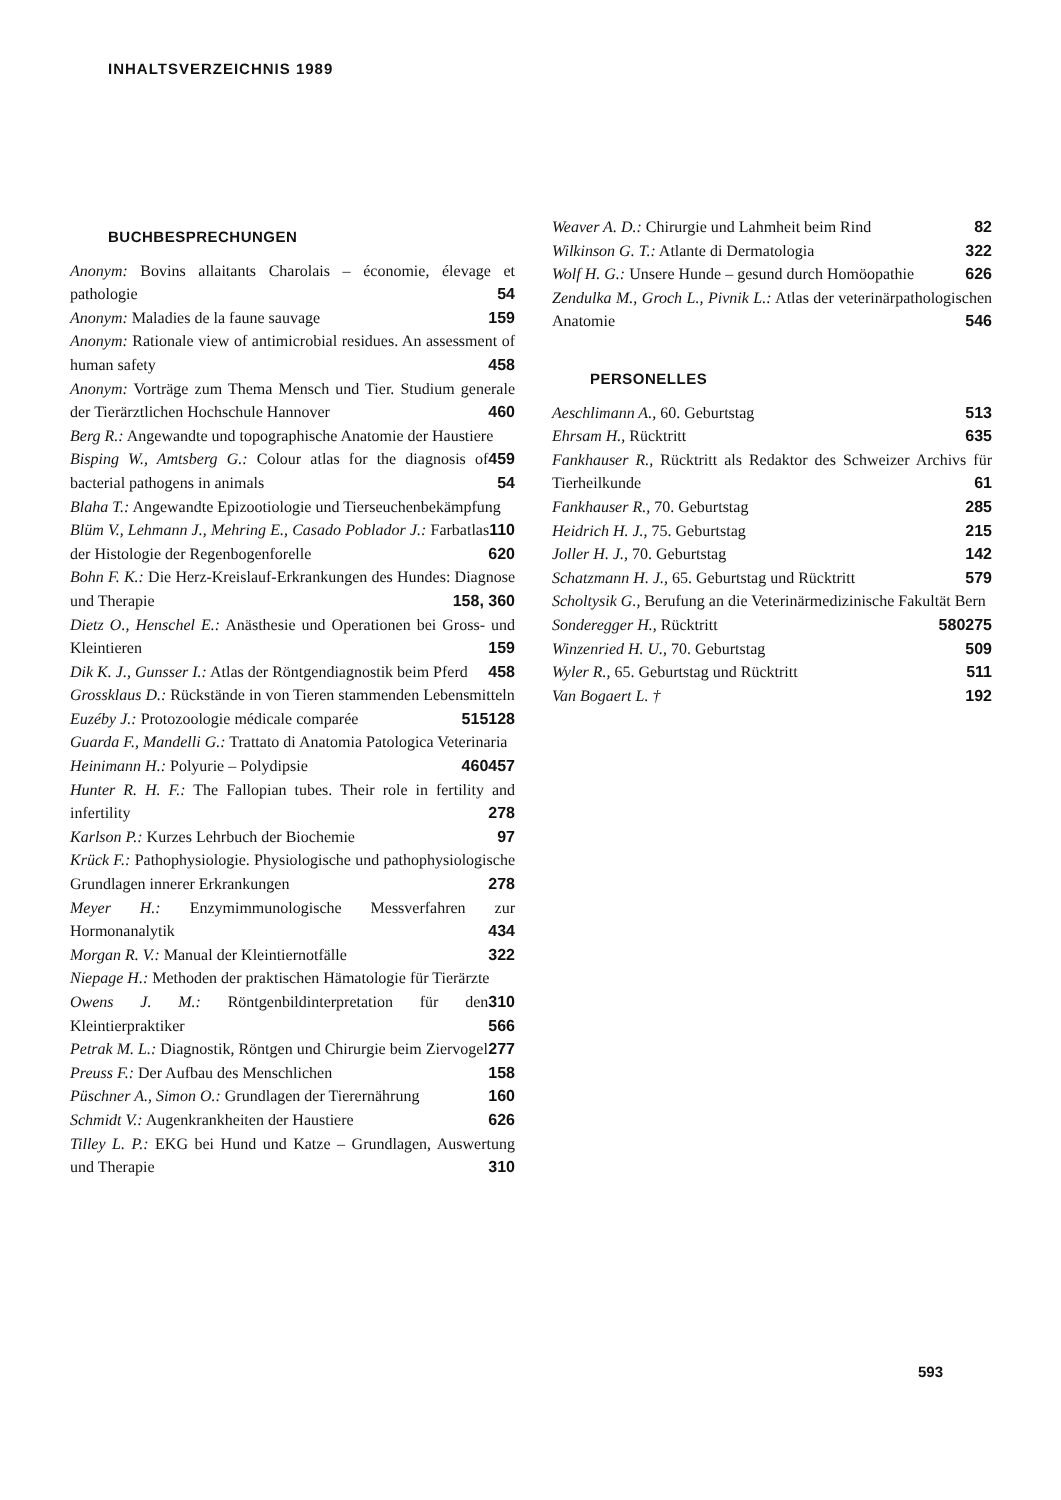INHALTSVERZEICHNIS 1989
BUCHBESPRECHUNGEN
Anonym: Bovins allaitants Charolais – économie, élevage et pathologie 54
Anonym: Maladies de la faune sauvage 159
Anonym: Rationale view of antimicrobial residues. An assessment of human safety 458
Anonym: Vorträge zum Thema Mensch und Tier. Studium generale der Tierärztlichen Hochschule Hannover 460
Berg R.: Angewandte und topographische Anatomie der Haustiere 459
Bisping W., Amtsberg G.: Colour atlas for the diagnosis of bacterial pathogens in animals 54
Blaha T.: Angewandte Epizootiologie und Tierseuchenbekämpfung 110
Blüm V., Lehmann J., Mehring E., Casado Poblador J.: Farbatlas der Histologie der Regenbogenforelle 620
Bohn F. K.: Die Herz-Kreislauf-Erkrankungen des Hundes: Diagnose und Therapie 158, 360
Dietz O., Henschel E.: Anästhesie und Operationen bei Gross- und Kleintieren 159
Dik K. J., Gunsser I.: Atlas der Röntgendiagnostik beim Pferd 458
Grossklaus D.: Rückstände in von Tieren stammenden Lebensmitteln 128
Euzéby J.: Protozoologie médicale comparée 515
Guarda F., Mandelli G.: Trattato di Anatomia Patologica Veterinaria 457
Heinimann H.: Polyurie – Polydipsie 460
Hunter R. H. F.: The Fallopian tubes. Their role in fertility and infertility 278
Karlson P.: Kurzes Lehrbuch der Biochemie 97
Krück F.: Pathophysiologie. Physiologische und pathophysiologische Grundlagen innerer Erkrankungen 278
Meyer H.: Enzymimmunologische Messverfahren zur Hormonanalytik 434
Morgan R. V.: Manual der Kleintiernotfälle 322
Niepage H.: Methoden der praktischen Hämatologie für Tierärzte 310
Owens J. M.: Röntgenbildinterpretation für den Kleintierpraktiker 566
Petrak M. L.: Diagnostik, Röntgen und Chirurgie beim Ziervogel 277
Preuss F.: Der Aufbau des Menschlichen 158
Püschner A., Simon O.: Grundlagen der Tierernährung 160
Schmidt V.: Augenkrankheiten der Haustiere 626
Tilley L. P.: EKG bei Hund und Katze – Grundlagen, Auswertung und Therapie 310
Weaver A. D.: Chirurgie und Lahmheit beim Rind 82
Wilkinson G. T.: Atlante di Dermatologia 322
Wolf H. G.: Unsere Hunde – gesund durch Homöopathie 626
Zendulka M., Groch L., Pivnik L.: Atlas der veterinärpathologischen Anatomie 546
PERSONELLES
Aeschlimann A., 60. Geburtstag 513
Ehrsam H., Rücktritt 635
Fankhauser R., Rücktritt als Redaktor des Schweizer Archivs für Tierheilkunde 61
Fankhauser R., 70. Geburtstag 285
Heidrich H. J., 75. Geburtstag 215
Joller H. J., 70. Geburtstag 142
Schatzmann H. J., 65. Geburtstag und Rücktritt 579
Scholtysik G., Berufung an die Veterinärmedizinische Fakultät Bern 275
Sonderegger H., Rücktritt 580
Winzenried H. U., 70. Geburtstag 509
Wyler R., 65. Geburtstag und Rücktritt 511
Van Bogaert L. † 192
593